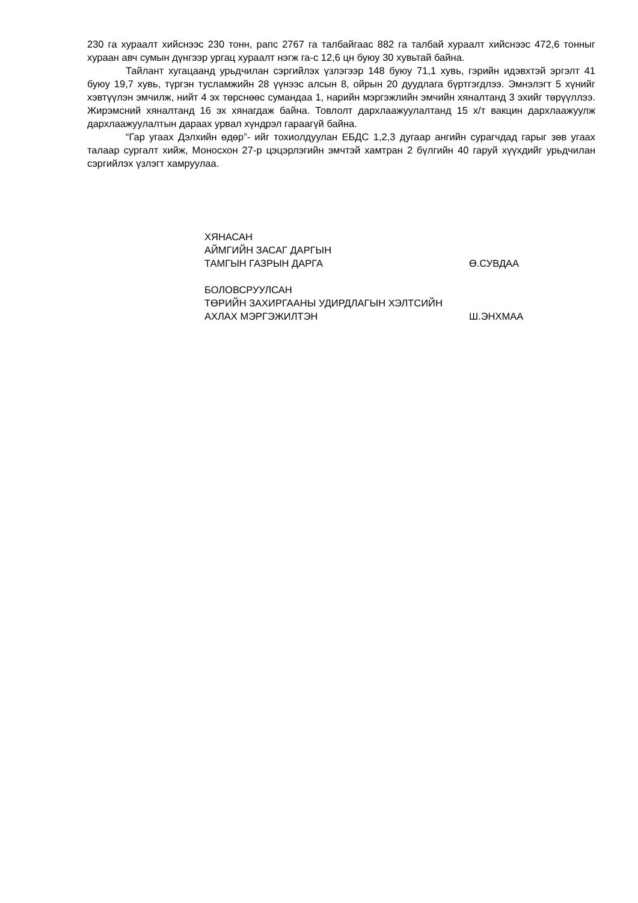230 га хураалт хийснээс 230 тонн, рапс 2767 га талбайгаас 882 га талбай хураалт хийснээс 472,6 тонныг хураан авч сумын дүнгээр ургац хураалт нэгж га-с 12,6 цн буюу 30 хувьтай байна.
Тайлант хугацаанд урьдчилан сэргийлэх үзлэгээр 148 буюу 71,1 хувь, гэрийн идэвхтэй эргэлт 41 буюу 19,7 хувь, түргэн тусламжийн 28 үүнээс алсын 8, ойрын 20 дуудлага бүртгэгдлээ. Эмнэлэгт 5 хүнийг хэвтүүлэн эмчилж, нийт 4 эх төрснөөс сумандаа 1, нарийн мэргэжлийн эмчийн хяналтанд 3 эхийг төрүүллээ. Жирэмсний хяналтанд 16 эх хянагдаж байна. Товлолт дархлаажуулалтанд 15 х/т вакцин дархлаажуулж дархлаажуулалтын дараах урвал хүндрэл гараагүй байна.
“Гар угаах Дэлхийн өдөр”- ийг тохиолдуулан ЕБДС 1,2,3 дугаар ангийн сурагчдад гарыг зөв угаах талаар сургалт хийж, Моносхон 27-р цэцэрлэгийн эмчтэй хамтран 2 бүлгийн 40 гаруй хүүхдийг урьдчилан сэргийлэх үзлэгт хамруулаа.
ХЯНАСАН
АЙМГИЙН ЗАСАГ ДАРГЫН
ТАМГЫН ГАЗРЫН ДАРГА Ө.СУВДАА
БОЛОВСРУУЛСАН
ТӨРИЙН ЗАХИРГААНЫ УДИРДЛАГЫН ХЭЛТСИЙН
АХЛАХ МЭРГЭЖИЛТЭН Ш.ЭНХМАА